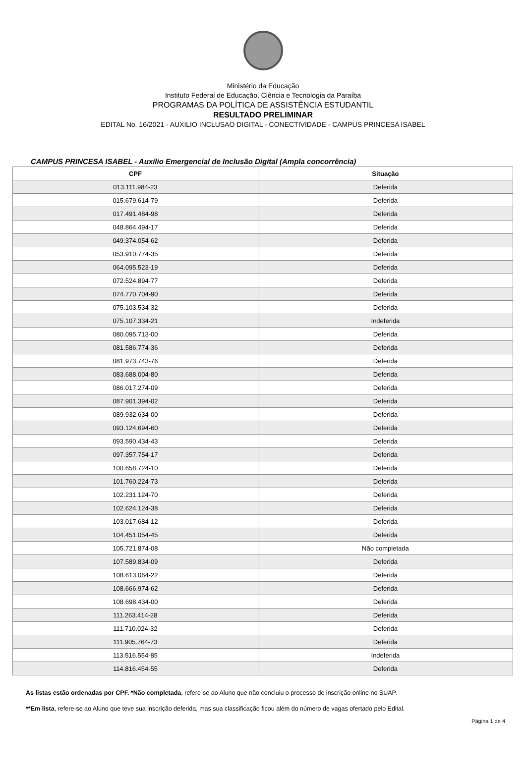Ministério da Educação
Instituto Federal de Educação, Ciência e Tecnologia da Paraíba
PROGRAMAS DA POLÍTICA DE ASSISTÊNCIA ESTUDANTIL
RESULTADO PRELIMINAR
EDITAL No. 16/2021 - AUXILIO INCLUSAO DIGITAL - CONECTIVIDADE - CAMPUS PRINCESA ISABEL
CAMPUS PRINCESA ISABEL - Auxílio Emergencial de Inclusão Digital (Ampla concorrência)
| CPF | Situação |
| --- | --- |
| 013.111.984-23 | Deferida |
| 015.679.614-79 | Deferida |
| 017.491.484-98 | Deferida |
| 048.864.494-17 | Deferida |
| 049.374.054-62 | Deferida |
| 053.910.774-35 | Deferida |
| 064.095.523-19 | Deferida |
| 072.524.894-77 | Deferida |
| 074.770.704-90 | Deferida |
| 075.103.534-32 | Deferida |
| 075.107.334-21 | Indeferida |
| 080.095.713-00 | Deferida |
| 081.586.774-36 | Deferida |
| 081.973.743-76 | Deferida |
| 083.688.004-80 | Deferida |
| 086.017.274-09 | Deferida |
| 087.901.394-02 | Deferida |
| 089.932.634-00 | Deferida |
| 093.124.694-60 | Deferida |
| 093.590.434-43 | Deferida |
| 097.357.754-17 | Deferida |
| 100.658.724-10 | Deferida |
| 101.760.224-73 | Deferida |
| 102.231.124-70 | Deferida |
| 102.624.124-38 | Deferida |
| 103.017.684-12 | Deferida |
| 104.451.054-45 | Deferida |
| 105.721.874-08 | Não completada |
| 107.589.834-09 | Deferida |
| 108.613.064-22 | Deferida |
| 108.666.974-62 | Deferida |
| 108.698.434-00 | Deferida |
| 111.263.414-28 | Deferida |
| 111.710.024-32 | Deferida |
| 111.905.764-73 | Deferida |
| 113.516.554-85 | Indeferida |
| 114.816.454-55 | Deferida |
As listas estão ordenadas por CPF. *Não completada, refere-se ao Aluno que não concluiu o processo de inscrição online no SUAP.
**Em lista, refere-se ao Aluno que teve sua inscrição deferida, mas sua classificação ficou além do número de vagas ofertado pelo Edital.
Página 1 de 4